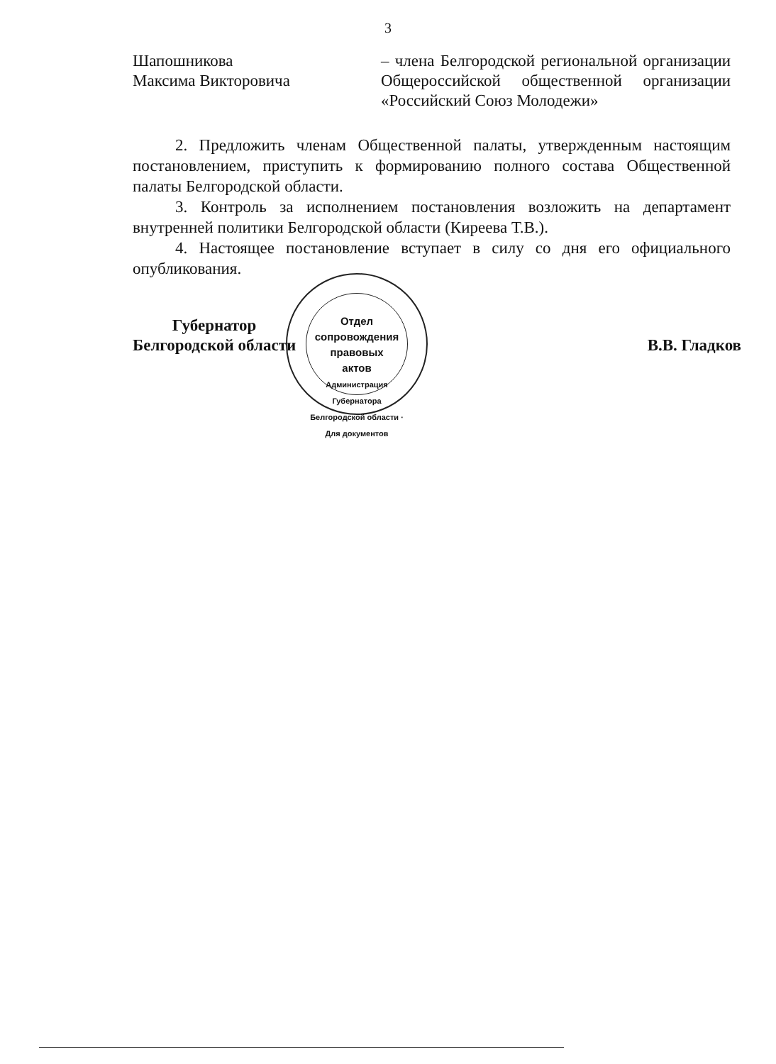3
Шапошникова
Максима Викторовича
– члена Белгородской региональной организации Общероссийской общественной организации «Российский Союз Молодежи»
2. Предложить членам Общественной палаты, утвержденным настоящим постановлением, приступить к формированию полного состава Общественной палаты Белгородской области.
3. Контроль за исполнением постановления возложить на департамент внутренней политики Белгородской области (Киреева Т.В.).
4. Настоящее постановление вступает в силу со дня его официального опубликования.
Губернатор
Белгородской области
В.В. Гладков
Отдел
сопровождения
правовых
актов
Администрация Губернатора Белгородской области · Для документов